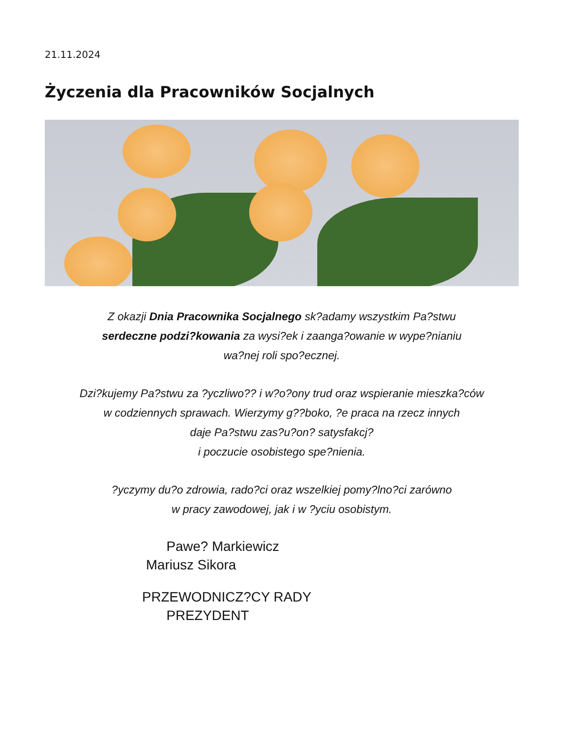21.11.2024
Życzenia dla Pracowników Socjalnych
Z okazji Dnia Pracownika Socjalnego sk?adamy wszystkim Pa?stwu
serdeczne podzi?kowania za wysi?ek i zaanga?owanie w wype?nianiu
wa?nej roli spo?ecznej.
Dzi?kujemy Pa?stwu za ?yczliwo?? i w?o?ony trud oraz wspieranie mieszka?ców
w codziennych sprawach. Wierzymy g??boko, ?e praca na rzecz innych
daje Pa?stwu zas?u?on? satysfakcj?
i poczucie osobistego spe?nienia.
?yczymy du?o zdrowia, rado?ci oraz wszelkiej pomy?lno?ci zarówno
w pracy zawodowej, jak i w ?yciu osobistym.
Pawe? Markiewicz
Mariusz Sikora
PRZEWODNICZ?CY RADY
PREZYDENT